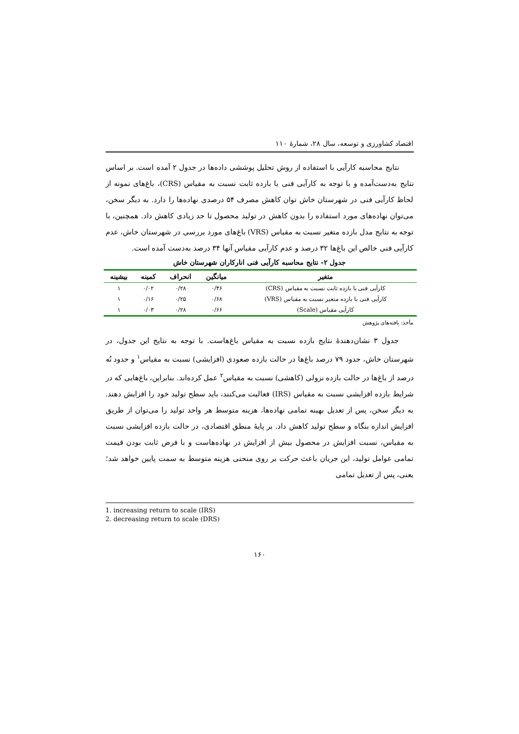اقتصاد کشاورزی و توسعه، سال ۲۸، شمارهٔ ۱۱۰
نتایج محاسبه کارآیی با استفاده از روش تحلیل پوششی داده‌ها در جدول ۲ آمده است. بر اساس نتایج به‌دست‌آمده و با توجه به کارآیی فنی با بازده ثابت نسبت به مقیاس (CRS)، باغ‌های نمونه از لحاظ کارآیی فنی در شهرستان خاش توان کاهش مصرف ۵۴ درصدی نهاده‌ها را دارد. به دیگر سخن، می‌توان نهاده‌های مورد استفاده را بدون کاهش در تولید محصول تا حد زیادی کاهش داد. همچنین، با توجه به نتایج مدل بازده متغیر نسبت به مقیاس (VRS) باغ‌های مورد بررسی در شهرستان خاش، عدم کارآیی فنی خالص این باغ‌ها ۳۲ درصد و عدم کارآیی مقیاس آنها ۳۴ درصد به‌دست آمده است.
جدول ۲- نتایج محاسبه کارآیی فنی انارکاران شهرستان خاش
| متغیر | میانگین | انحراف | کمینه | بیشینه |
| --- | --- | --- | --- | --- |
| کارآیی فنی با بازده ثابت نسبت به مقیاس (CRS) | ۰/۴۶ | ۰/۲۸ | ۰/۰۲ | ۱ |
| کارآیی فنی با بازده متغیر نسبت به مقیاس (VRS) | ۰/۶۸ | ۰/۲۵ | ۰/۱۶ | ۱ |
| کارآیی مقیاس (Scale) | ۰/۶۶ | ۰/۲۸ | ۰/۰۳ | ۱ |
مأخذ: یافته‌های پژوهش
جدول ۳ نشان‌دهندهٔ نتایج بازده نسبت به مقیاس باغ‌هاست. با توجه به نتایج این جدول، در شهرستان خاش، حدود ۷۹ درصد باغ‌ها در حالت بازده صعودی (افزایشی) نسبت به مقیاس<sup>۱</sup> و حدود نُه درصد از باغ‌ها در حالت بازده نزولی (کاهشی) نسبت به مقیاس<sup>۲</sup> عمل کرده‌اند. بنابراین، باغ‌هایی که در شرایط بازده افزایشی نسبت به مقیاس (IRS) فعالیت می‌کنند، باید سطح تولید خود را افزایش دهند. به دیگر سخن، پس از تعدیل بهینه تمامی نهاده‌ها، هزینه متوسط هر واحد تولید را می‌توان از طریق افزایش اندازه بنگاه و سطح تولید کاهش داد. بر پایهٔ منطق اقتصادی، در حالت بازده افزایشی نسبت به مقیاس، نسبت افزایش در محصول بیش از افزایش در نهاده‌هاست و با فرض ثابت بودن قیمت تمامی عوامل تولید، این جریان باعث حرکت بر روی منحنی هزینه متوسط به سمت پایین خواهد شد؛ یعنی، پس از تعدیل تمامی
1. increasing return to scale (IRS)
2. decreasing return to scale (DRS)
۱۶۰